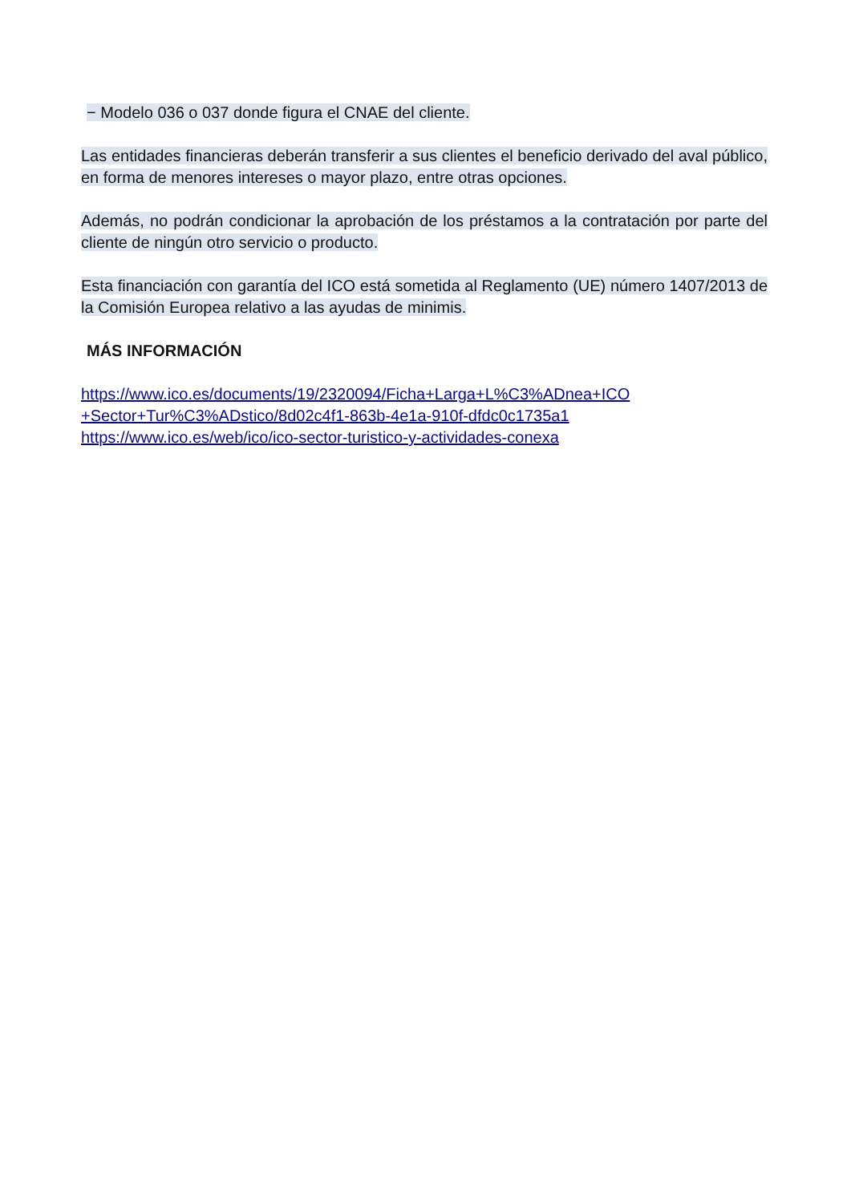− Modelo 036 o 037 donde figura el CNAE del cliente.
Las entidades financieras deberán transferir a sus clientes el beneficio derivado del aval público, en forma de menores intereses o mayor plazo, entre otras opciones.
Además, no podrán condicionar la aprobación de los préstamos a la contratación por parte del cliente de ningún otro servicio o producto.
Esta financiación con garantía del ICO está sometida al Reglamento (UE) número 1407/2013 de la Comisión Europea relativo a las ayudas de minimis.
MÁS INFORMACIÓN
https://www.ico.es/documents/19/2320094/Ficha+Larga+L%C3%ADnea+ICO +Sector+Tur%C3%ADstico/8d02c4f1-863b-4e1a-910f-dfdc0c1735a1
https://www.ico.es/web/ico/ico-sector-turistico-y-actividades-conexa